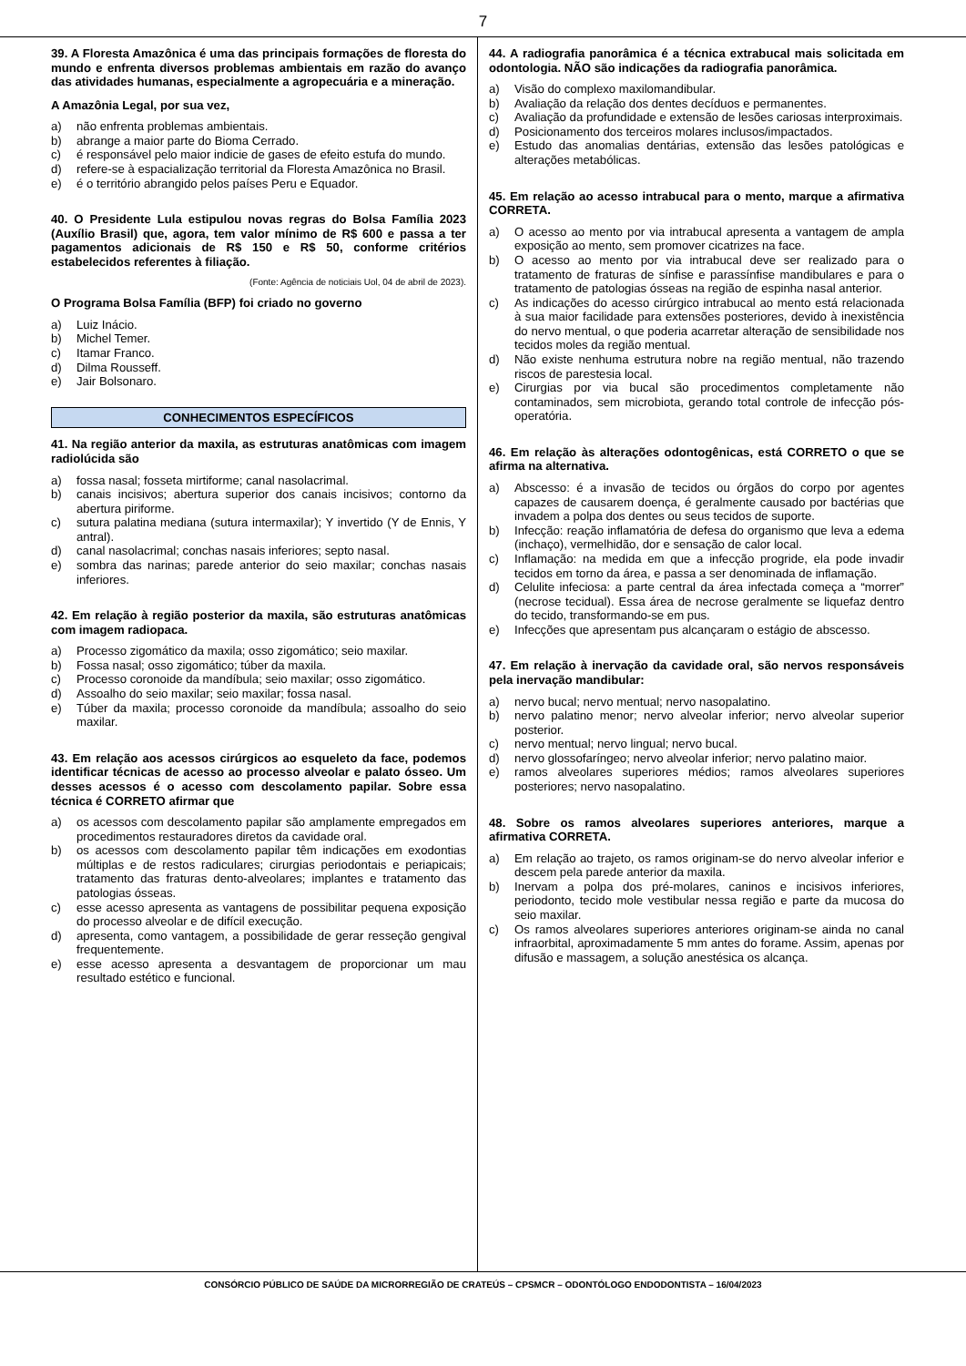7
39. A Floresta Amazônica é uma das principais formações de floresta do mundo e enfrenta diversos problemas ambientais em razão do avanço das atividades humanas, especialmente a agropecuária e a mineração.
A Amazônia Legal, por sua vez,
a) não enfrenta problemas ambientais.
b) abrange a maior parte do Bioma Cerrado.
c) é responsável pelo maior indicie de gases de efeito estufa do mundo.
d) refere-se à espacialização territorial da Floresta Amazônica no Brasil.
e) é o território abrangido pelos países Peru e Equador.
40. O Presidente Lula estipulou novas regras do Bolsa Família 2023 (Auxílio Brasil) que, agora, tem valor mínimo de R$ 600 e passa a ter pagamentos adicionais de R$ 150 e R$ 50, conforme critérios estabelecidos referentes à filiação.
(Fonte: Agência de noticiais Uol, 04 de abril de 2023).
O Programa Bolsa Família (BFP) foi criado no governo
a) Luiz Inácio.
b) Michel Temer.
c) Itamar Franco.
d) Dilma Rousseff.
e) Jair Bolsonaro.
CONHECIMENTOS ESPECÍFICOS
41. Na região anterior da maxila, as estruturas anatômicas com imagem radiolúcida são
a) fossa nasal; fosseta mirtiforme; canal nasolacrimal.
b) canais incisivos; abertura superior dos canais incisivos; contorno da abertura piriforme.
c) sutura palatina mediana (sutura intermaxilar); Y invertido (Y de Ennis, Y antral).
d) canal nasolacrimal; conchas nasais inferiores; septo nasal.
e) sombra das narinas; parede anterior do seio maxilar; conchas nasais inferiores.
42. Em relação à região posterior da maxila, são estruturas anatômicas com imagem radiopaca.
a) Processo zigomático da maxila; osso zigomático; seio maxilar.
b) Fossa nasal; osso zigomático; túber da maxila.
c) Processo coronoide da mandíbula; seio maxilar; osso zigomático.
d) Assoalho do seio maxilar; seio maxilar; fossa nasal.
e) Túber da maxila; processo coronoide da mandíbula; assoalho do seio maxilar.
43. Em relação aos acessos cirúrgicos ao esqueleto da face, podemos identificar técnicas de acesso ao processo alveolar e palato ósseo. Um desses acessos é o acesso com descolamento papilar. Sobre essa técnica é CORRETO afirmar que
a) os acessos com descolamento papilar são amplamente empregados em procedimentos restauradores diretos da cavidade oral.
b) os acessos com descolamento papilar têm indicações em exodontias múltiplas e de restos radiculares; cirurgias periodontais e periapicais; tratamento das fraturas dento-alveolares; implantes e tratamento das patologias ósseas.
c) esse acesso apresenta as vantagens de possibilitar pequena exposição do processo alveolar e de difícil execução.
d) apresenta, como vantagem, a possibilidade de gerar resseção gengival frequentemente.
e) esse acesso apresenta a desvantagem de proporcionar um mau resultado estético e funcional.
44. A radiografia panorâmica é a técnica extrabucal mais solicitada em odontologia. NÃO são indicações da radiografia panorâmica.
a) Visão do complexo maxilomandibular.
b) Avaliação da relação dos dentes decíduos e permanentes.
c) Avaliação da profundidade e extensão de lesões cariosas interproximais.
d) Posicionamento dos terceiros molares inclusos/impactados.
e) Estudo das anomalias dentárias, extensão das lesões patológicas e alterações metabólicas.
45. Em relação ao acesso intrabucal para o mento, marque a afirmativa CORRETA.
a) O acesso ao mento por via intrabucal apresenta a vantagem de ampla exposição ao mento, sem promover cicatrizes na face.
b) O acesso ao mento por via intrabucal deve ser realizado para o tratamento de fraturas de sínfise e parassínfise mandibulares e para o tratamento de patologias ósseas na região de espinha nasal anterior.
c) As indicações do acesso cirúrgico intrabucal ao mento está relacionada à sua maior facilidade para extensões posteriores, devido à inexistência do nervo mentual, o que poderia acarretar alteração de sensibilidade nos tecidos moles da região mentual.
d) Não existe nenhuma estrutura nobre na região mentual, não trazendo riscos de parestesia local.
e) Cirurgias por via bucal são procedimentos completamente não contaminados, sem microbiota, gerando total controle de infecção pós-operatória.
46. Em relação às alterações odontogênicas, está CORRETO o que se afirma na alternativa.
a) Abscesso: é a invasão de tecidos ou órgãos do corpo por agentes capazes de causarem doença, é geralmente causado por bactérias que invadem a polpa dos dentes ou seus tecidos de suporte.
b) Infecção: reação inflamatória de defesa do organismo que leva a edema (inchaço), vermelhidão, dor e sensação de calor local.
c) Inflamação: na medida em que a infecção progride, ela pode invadir tecidos em torno da área, e passa a ser denominada de inflamação.
d) Celulite infeciosa: a parte central da área infectada começa a “morrer” (necrose tecidual). Essa área de necrose geralmente se liquefaz dentro do tecido, transformando-se em pus.
e) Infecções que apresentam pus alcançaram o estágio de abscesso.
47. Em relação à inervação da cavidade oral, são nervos responsáveis pela inervação mandibular:
a) nervo bucal; nervo mentual; nervo nasopalatino.
b) nervo palatino menor; nervo alveolar inferior; nervo alveolar superior posterior.
c) nervo mentual; nervo lingual; nervo bucal.
d) nervo glossofaríngeo; nervo alveolar inferior; nervo palatino maior.
e) ramos alveolares superiores médios; ramos alveolares superiores posteriores; nervo nasopalatino.
48. Sobre os ramos alveolares superiores anteriores, marque a afirmativa CORRETA.
a) Em relação ao trajeto, os ramos originam-se do nervo alveolar inferior e descem pela parede anterior da maxila.
b) Inervam a polpa dos pré-molares, caninos e incisivos inferiores, periodonto, tecido mole vestibular nessa região e parte da mucosa do seio maxilar.
c) Os ramos alveolares superiores anteriores originam-se ainda no canal infraorbital, aproximadamente 5 mm antes do forame. Assim, apenas por difusão e massagem, a solução anestésica os alcança.
CONSÓRCIO PÚBLICO DE SAÚDE DA MICRORREGIÃO DE CRATEÚS – CPSMCR – ODONTÓLOGO ENDODONTISTA – 16/04/2023